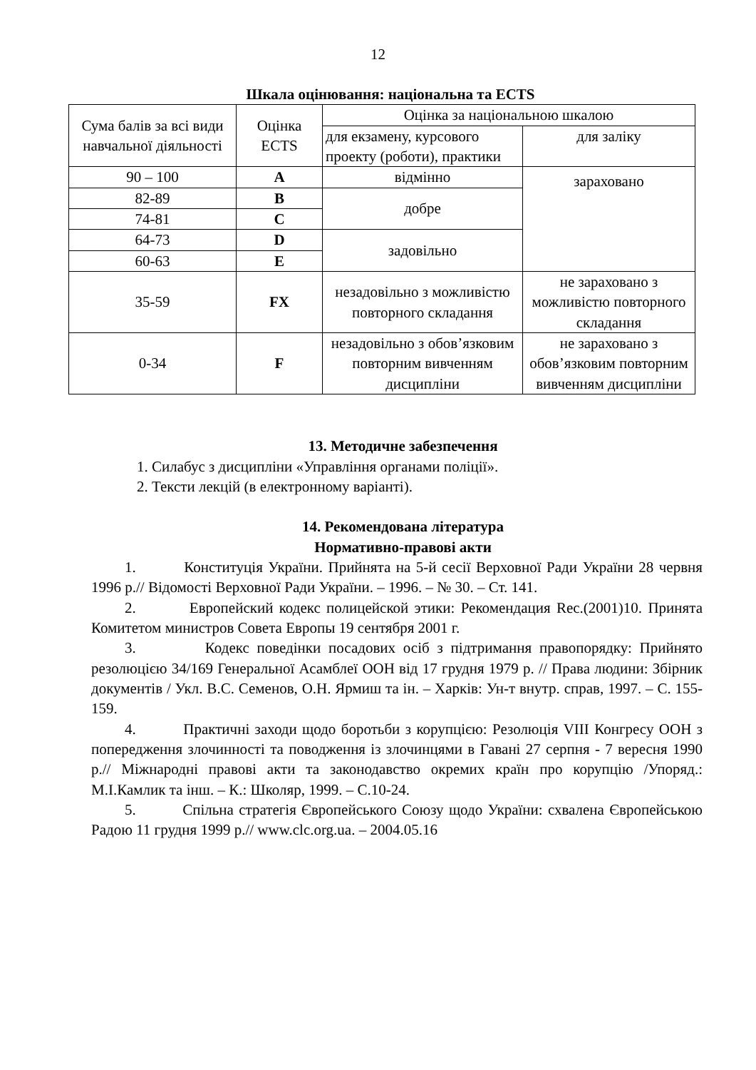12
Шкала оцінювання: національна та ECTS
| Сума балів за всі види навчальної діяльності | Оцінка ECTS | Оцінка за національною шкалою | |
| | | для екзамену, курсового проекту (роботи), практики | для заліку |
| 90 – 100 | A | відмінно | зараховано |
| 82-89 | B | добре | |
| 74-81 | C | | |
| 64-73 | D | задовільно | |
| 60-63 | E | | |
| 35-59 | FX | незадовільно з можливістю повторного складання | не зараховано з можливістю повторного складання |
| 0-34 | F | незадовільно з обов’язковим повторним вивченням дисципліни | не зараховано з обов’язковим повторним вивченням дисципліни |
13. Методичне забезпечення
1. Силабус з дисципліни «Управління органами поліції».
2. Тексти лекцій (в електронному варіанті).
14. Рекомендована література
Нормативно-правові акти
1. Конституція України. Прийнята на 5-й сесії Верховної Ради України 28 червня 1996 р.// Відомості Верховної Ради України. – 1996. – № 30. – Ст. 141.
2. Европейский кодекс полицейской этики: Рекомендация Rec.(2001)10. Принята Комитетом министров Совета Европы 19 сентября 2001 г.
3. Кодекс поведінки посадових осіб з підтримання правопорядку: Прийнято резолюцією 34/169 Генеральної Асамблеї ООН від 17 грудня 1979 р. // Права людини: Збірник документів / Укл. В.С. Семенов, О.Н. Ярмиш та ін. – Харків: Ун-т внутр. справ, 1997. – С. 155-159.
4. Практичні заходи щодо боротьби з корупцією: Резолюція VIII Конгресу ООН з попередження злочинності та поводження із злочинцями в Гавані 27 серпня - 7 вересня 1990 р.// Міжнародні правові акти та законодавство окремих країн про корупцію /Упоряд.: М.І.Камлик та інш. – К.: Школяр, 1999. – С.10-24.
5. Спільна стратегія Європейського Союзу щодо України: схвалена Європейською Радою 11 грудня 1999 р.// www.clc.org.ua. – 2004.05.16